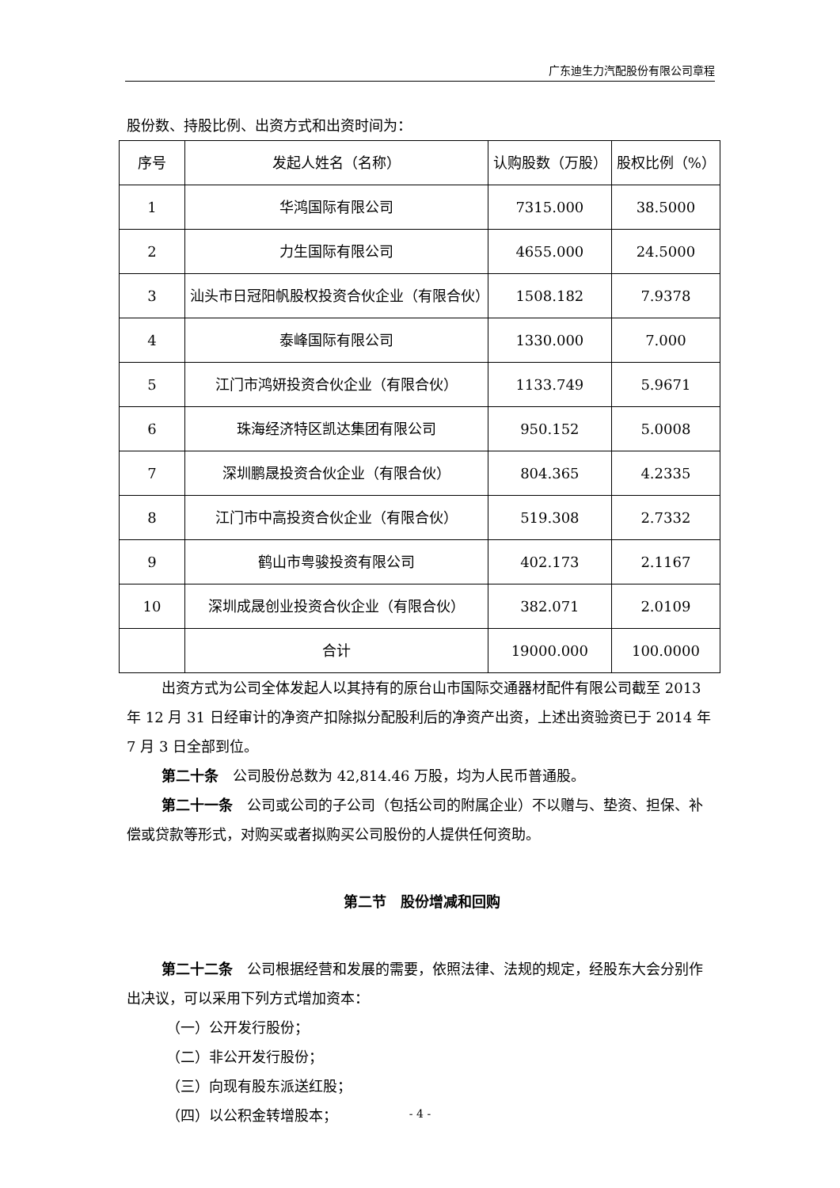广东迪生力汽配股份有限公司章程
股份数、持股比例、出资方式和出资时间为：
| 序号 | 发起人姓名（名称） | 认购股数（万股） | 股权比例（%） |
| --- | --- | --- | --- |
| 1 | 华鸿国际有限公司 | 7315.000 | 38.5000 |
| 2 | 力生国际有限公司 | 4655.000 | 24.5000 |
| 3 | 汕头市日冠阳帆股权投资合伙企业（有限合伙） | 1508.182 | 7.9378 |
| 4 | 泰峰国际有限公司 | 1330.000 | 7.000 |
| 5 | 江门市鸿妍投资合伙企业（有限合伙） | 1133.749 | 5.9671 |
| 6 | 珠海经济特区凯达集团有限公司 | 950.152 | 5.0008 |
| 7 | 深圳鹏晟投资合伙企业（有限合伙） | 804.365 | 4.2335 |
| 8 | 江门市中高投资合伙企业（有限合伙） | 519.308 | 2.7332 |
| 9 | 鹤山市粤骏投资有限公司 | 402.173 | 2.1167 |
| 10 | 深圳成晟创业投资合伙企业（有限合伙） | 382.071 | 2.0109 |
| | 合计 | 19000.000 | 100.0000 |
出资方式为公司全体发起人以其持有的原台山市国际交通器材配件有限公司截至 2013 年 12 月 31 日经审计的净资产扣除拟分配股利后的净资产出资，上述出资验资已于 2014 年 7 月 3 日全部到位。
第二十条　公司股份总数为 42,814.46 万股，均为人民币普通股。
第二十一条　公司或公司的子公司（包括公司的附属企业）不以赠与、垫资、担保、补偿或贷款等形式，对购买或者拟购买公司股份的人提供任何资助。
第二节　股份增减和回购
第二十二条　公司根据经营和发展的需要，依照法律、法规的规定，经股东大会分别作出决议，可以采用下列方式增加资本：
（一）公开发行股份；
（二）非公开发行股份；
（三）向现有股东派送红股；
（四）以公积金转增股本；
- 4 -